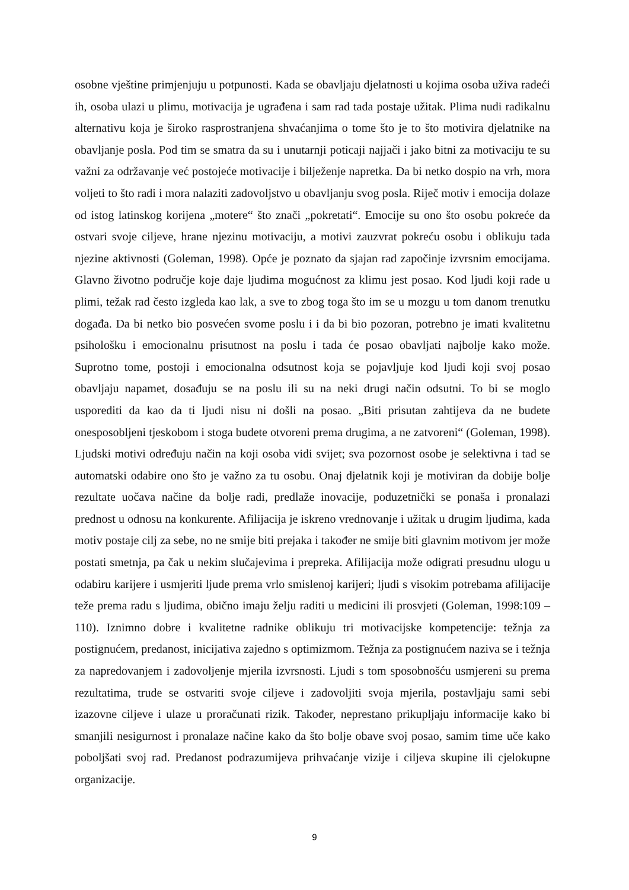osobne vještine primjenjuju u potpunosti. Kada se obavljaju djelatnosti u kojima osoba uživa radeći ih, osoba ulazi u plimu, motivacija je ugrađena i sam rad tada postaje užitak. Plima nudi radikalnu alternativu koja je široko rasprostranjena shvaćanjima o tome što je to što motivira djelatnike na obavljanje posla. Pod tim se smatra da su i unutarnji poticaji najjači i jako bitni za motivaciju te su važni za održavanje već postojeće motivacije i bilježenje napretka. Da bi netko dospio na vrh, mora voljeti to što radi i mora nalaziti zadovoljstvo u obavljanju svog posla. Riječ motiv i emocija dolaze od istog latinskog korijena „motere“ što znači „pokretati“. Emocije su ono što osobu pokreće da ostvari svoje ciljeve, hrane njezinu motivaciju, a motivi zauzvrat pokreću osobu i oblikuju tada njezine aktivnosti (Goleman, 1998). Opće je poznato da sjajan rad započinje izvrsnim emocijama. Glavno životno područje koje daje ljudima mogućnost za klimu jest posao. Kod ljudi koji rade u plimi, težak rad često izgleda kao lak, a sve to zbog toga što im se u mozgu u tom danom trenutku događa. Da bi netko bio posvećen svome poslu i i da bi bio pozoran, potrebno je imati kvalitetnu psihološku i emocionalnu prisutnost na poslu i tada će posao obavljati najbolje kako može. Suprotno tome, postoji i emocionalna odsutnost koja se pojavljuje kod ljudi koji svoj posao obavljaju napamet, dosađuju se na poslu ili su na neki drugi način odsutni. To bi se moglo usporediti da kao da ti ljudi nisu ni došli na posao. „Biti prisutan zahtijeva da ne budete onesposobljeni tjeskobom i stoga budete otvoreni prema drugima, a ne zatvoreni“ (Goleman, 1998). Ljudski motivi određuju način na koji osoba vidi svijet; sva pozornost osobe je selektivna i tad se automatski odabire ono što je važno za tu osobu. Onaj djelatnik koji je motiviran da dobije bolje rezultate uočava načine da bolje radi, predlaže inovacije, poduzetnički se ponaša i pronalazi prednost u odnosu na konkurente. Afilijacija je iskreno vrednovanje i užitak u drugim ljudima, kada motiv postaje cilj za sebe, no ne smije biti prejaka i također ne smije biti glavnim motivom jer može postati smetnja, pa čak u nekim slučajevima i prepreka. Afilijacija može odigrati presudnu ulogu u odabiru karijere i usmjeriti ljude prema vrlo smislenoj karijeri; ljudi s visokim potrebama afilijacije teže prema radu s ljudima, obično imaju želju raditi u medicini ili prosvjeti (Goleman, 1998:109 – 110). Iznimno dobre i kvalitetne radnike oblikuju tri motivacijske kompetencije: težnja za postignućem, predanost, inicijativa zajedno s optimizmom. Težnja za postignućem naziva se i težnja za napredovanjem i zadovoljenje mjerila izvrsnosti. Ljudi s tom sposobnošću usmjereni su prema rezultatima, trude se ostvariti svoje ciljeve i zadovoljiti svoja mjerila, postavljaju sami sebi izazovne ciljeve i ulaze u proračunati rizik. Također, neprestano prikupljaju informacije kako bi smanjili nesigurnost i pronalaze načine kako da što bolje obave svoj posao, samim time uče kako poboljšati svoj rad. Predanost podrazumijeva prihvaćanje vizije i ciljeva skupine ili cjelokupne organizacije.
9